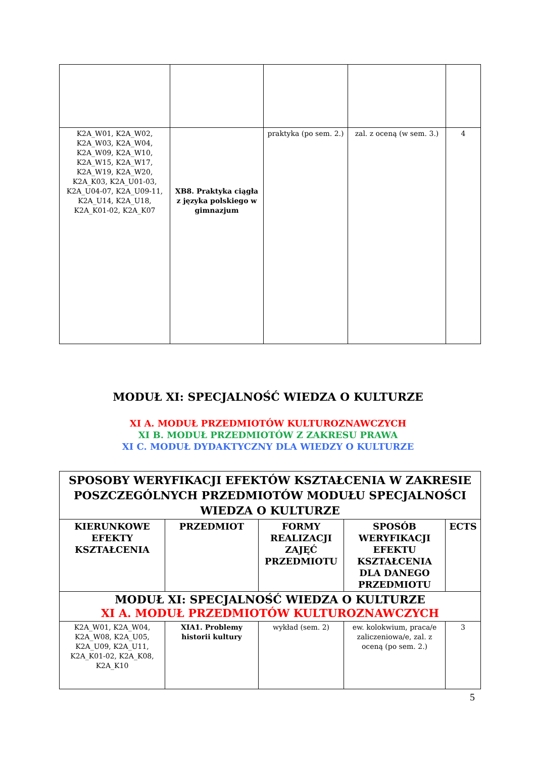| K2A_W01, K2A_W02, K2A_W03, K2A_W04, K2A_W09, K2A_W10, K2A_W15, K2A_W17, K2A_W19, K2A_W20, K2A_K03, K2A_U01-03, K2A_U04-07, K2A_U09-11, K2A_U14, K2A_U18, K2A_K01-02, K2A_K07 | XB8. Praktyka ciągła z języka polskiego w gimnazjum | praktyka (po sem. 2.) | zal. z oceną (w sem. 3.) | 4 |
MODUŁ XI: SPECJALNOŚĆ WIEDZA O KULTURZE
XI A. MODUŁ PRZEDMIOTÓW KULTUROZNAWCZYCH
XI B. MODUŁ PRZEDMIOTÓW Z ZAKRESU PRAWA
XI C. MODUŁ DYDAKTYCZNY DLA WIEDZY O KULTURZE
| SPOSOBY WERYFIKACJI EFEKTÓW KSZTAŁCENIA W ZAKRESIE POSZCZEGÓLNYCH PRZEDMIOTÓW MODUŁU SPECJALNOŚCI WIEDZA O KULTURZE | | | | |
| --- | --- | --- | --- | --- |
| KIERUNKOWE EFEKTY KSZTAŁCENIA | PRZEDMIOT | FORMY REALIZACJI ZAJĘĆ PRZEDMIOTU | SPOSÓB WERYFIKACJI EFEKTU KSZTAŁCENIA DLA DANEGO PRZEDMIOTU | ECTS |
| MODUŁ XI: SPECJALNOŚĆ WIEDZA O KULTURZE XI A. MODUŁ PRZEDMIOTÓW KULTUROZNAWCZYCH | | | | |
| K2A_W01, K2A_W04, K2A_W08, K2A_U05, K2A_U09, K2A_U11, K2A_K01-02, K2A_K08, K2A_K10 | XIA1. Problemy historii kultury | wykład (sem. 2) | ew. kolokwium, praca/e zaliczeniowa/e, zal. z oceną (po sem. 2.) | 3 |
5